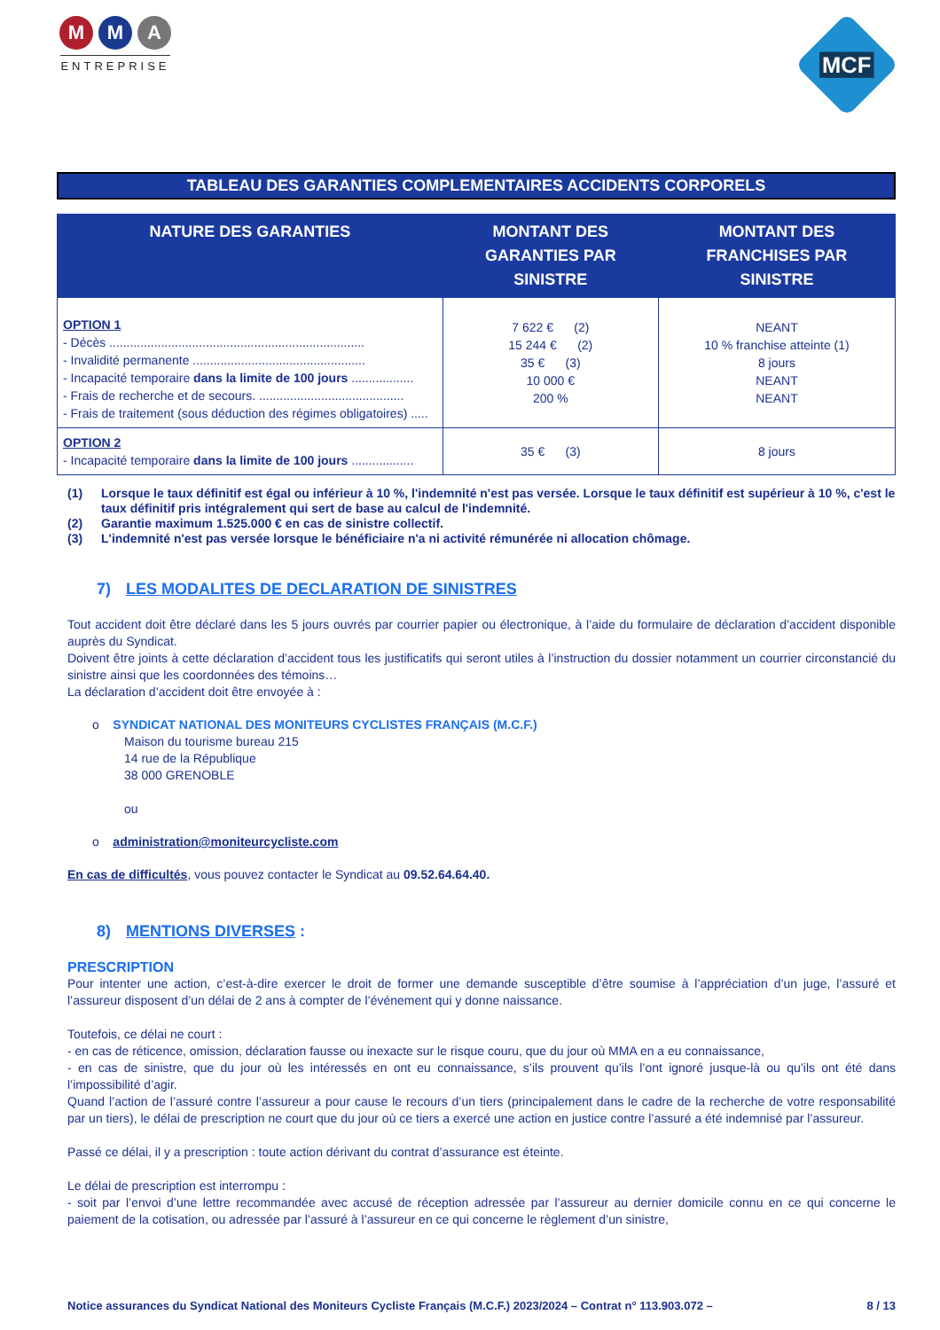M M A
ENTREPRISE
MCF
TABLEAU DES GARANTIES COMPLEMENTAIRES ACCIDENTS CORPORELS
| NATURE DES GARANTIES | MONTANT DES GARANTIES PAR SINISTRE | MONTANT DES FRANCHISES PAR SINISTRE |
| --- | --- | --- |
| OPTION 1 - Décès .......................................................................... - Invalidité permanente .................................................. - Incapacité temporaire dans la limite de 100 jours .................. - Frais de recherche et de secours. .......................................... - Frais de traitement (sous déduction des régimes obligatoires) ..... | 7 622 € (2) 15 244 € (2) 35 € (3) 10 000 € 200 % | NEANT 10 % franchise atteinte (1) 8 jours NEANT NEANT |
| OPTION 2 - Incapacité temporaire dans la limite de 100 jours .................. | 35 € (3) | 8 jours |
(1) Lorsque le taux définitif est égal ou inférieur à 10 %, l'indemnité n'est pas versée. Lorsque le taux définitif est supérieur à 10 %, c'est le taux définitif pris intégralement qui sert de base au calcul de l'indemnité.
(2) Garantie maximum 1.525.000 € en cas de sinistre collectif.
(3) L'indemnité n'est pas versée lorsque le bénéficiaire n'a ni activité rémunérée ni allocation chômage.
7) LES MODALITES DE DECLARATION DE SINISTRES
Tout accident doit être déclaré dans les 5 jours ouvrés par courrier papier ou électronique, à l’aide du formulaire de déclaration d’accident disponible auprès du Syndicat.
Doivent être joints à cette déclaration d’accident tous les justificatifs qui seront utiles à l’instruction du dossier notamment un courrier circonstancié du sinistre ainsi que les coordonnées des témoins…
La déclaration d’accident doit être envoyée à :
o SYNDICAT NATIONAL DES MONITEURS CYCLISTES FRANÇAIS (M.C.F.)
Maison du tourisme bureau 215
14 rue de la République
38 000 GRENOBLE
ou
o administration@moniteurcycliste.com
En cas de difficultés, vous pouvez contacter le Syndicat au 09.52.64.64.40.
8) MENTIONS DIVERSES :
PRESCRIPTION
Pour intenter une action, c’est-à-dire exercer le droit de former une demande susceptible d’être soumise à l’appréciation d’un juge, l’assuré et l’assureur disposent d’un délai de 2 ans à compter de l’événement qui y donne naissance.
Toutefois, ce délai ne court :
- en cas de réticence, omission, déclaration fausse ou inexacte sur le risque couru, que du jour où MMA en a eu connaissance,
- en cas de sinistre, que du jour où les intéressés en ont eu connaissance, s’ils prouvent qu’ils l’ont ignoré jusque-là ou qu’ils ont été dans l’impossibilité d’agir.
Quand l’action de l’assuré contre l’assureur a pour cause le recours d’un tiers (principalement dans le cadre de la recherche de votre responsabilité par un tiers), le délai de prescription ne court que du jour où ce tiers a exercé une action en justice contre l’assuré a été indemnisé par l’assureur.
Passé ce délai, il y a prescription : toute action dérivant du contrat d’assurance est éteinte.
Le délai de prescription est interrompu :
- soit par l’envoi d’une lettre recommandée avec accusé de réception adressée par l’assureur au dernier domicile connu en ce qui concerne le paiement de la cotisation, ou adressée par l’assuré à l’assureur en ce qui concerne le règlement d’un sinistre,
Notice assurances du Syndicat National des Moniteurs Cycliste Français (M.C.F.) 2023/2024 – Contrat n° 113.903.072 – 8 / 13